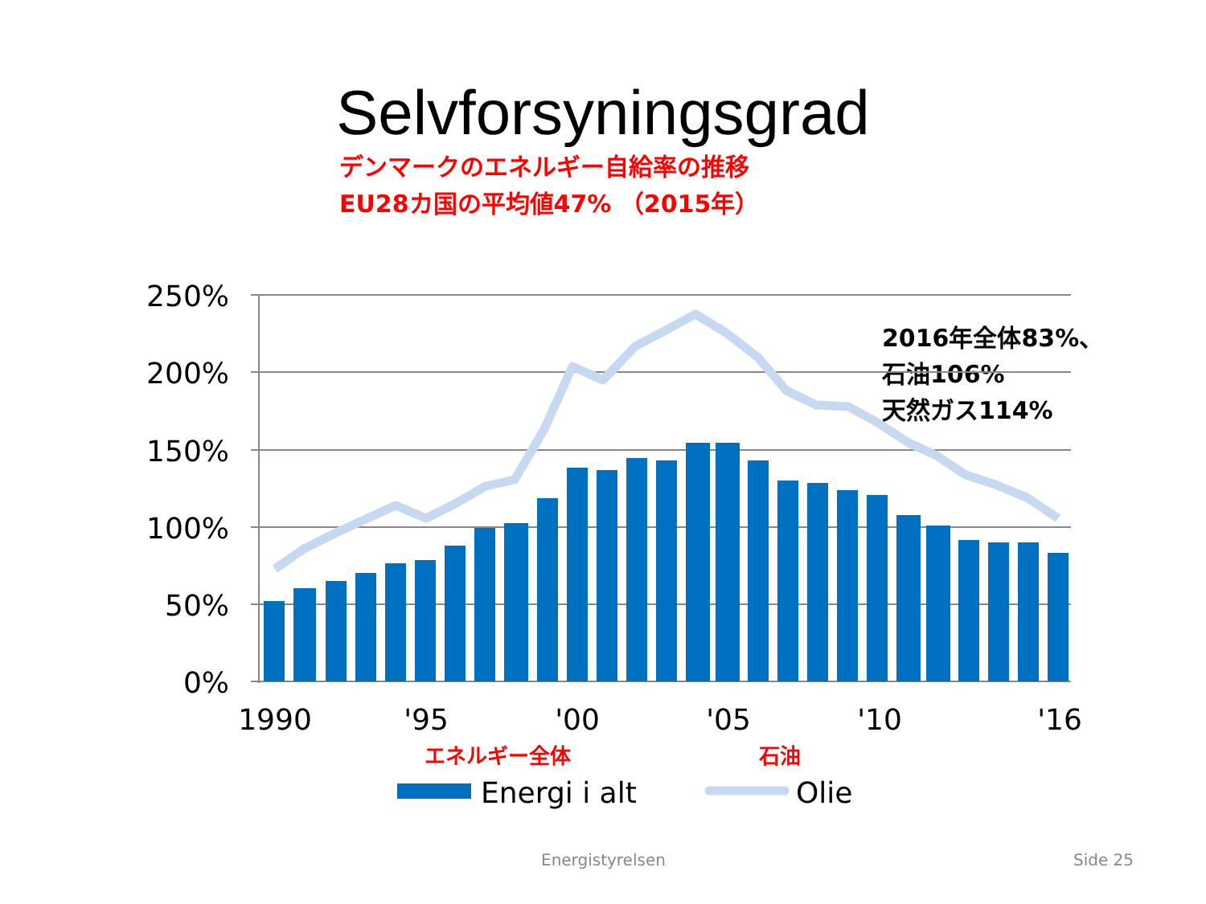Selvforsyningsgrad
デンマークのエネルギー自給率の推移
EU28カ国の平均値47% （2015年）
2016年全体83%、
石油106%
天然ガス114%
250%
200%
150%
100%
50%
0%
1990
'95
'00
'05
'10
'16
エネルギー全体
石油
Energi i alt
Olie
Energistyrelsen Side 25